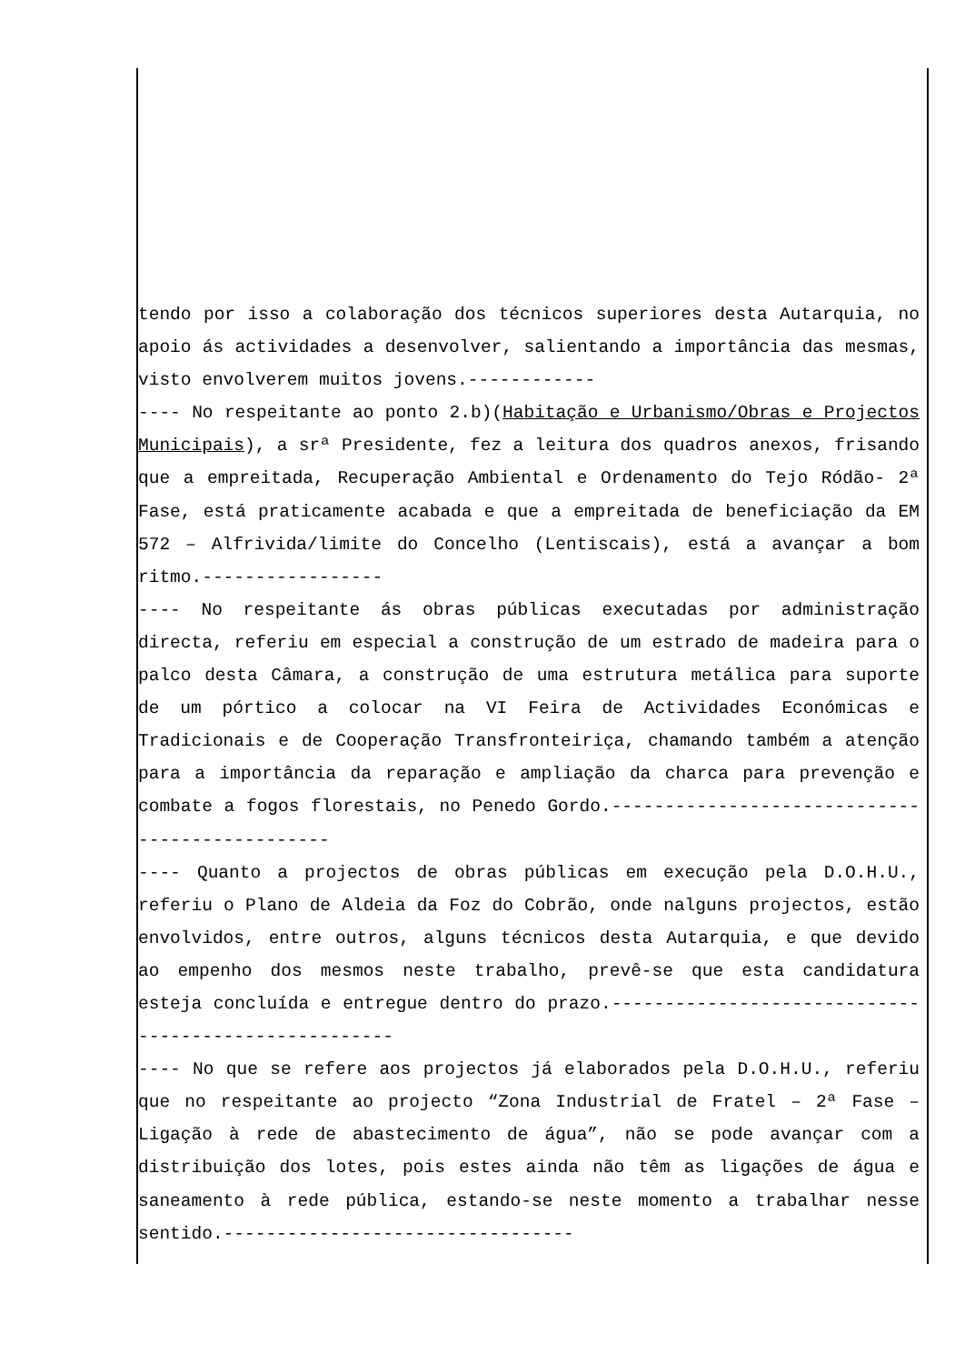tendo por isso a colaboração dos técnicos superiores desta Autarquia, no apoio ás actividades a desenvolver, salientando a importância das mesmas, visto envolverem muitos jovens.------------
---- No respeitante ao ponto 2.b)(Habitação e Urbanismo/Obras e Projectos Municipais), a srª Presidente, fez a leitura dos quadros anexos, frisando que a empreitada, Recuperação Ambiental e Ordenamento do Tejo Ródão- 2ª Fase, está praticamente acabada e que a empreitada de beneficiação da EM 572 – Alfrivida/limite do Concelho (Lentiscais), está a avançar a bom ritmo.-----------------
---- No respeitante ás obras públicas executadas por administração directa, referiu em especial a construção de um estrado de madeira para o palco desta Câmara, a construção de uma estrutura metálica para suporte de um pórtico a colocar na VI Feira de Actividades Económicas e Tradicionais e de Cooperação Transfronteiriça, chamando também a atenção para a importância da reparação e ampliação da charca para prevenção e combate a fogos florestais, no Penedo Gordo.-----------------------------------------------
---- Quanto a projectos de obras públicas em execução pela D.O.H.U., referiu o Plano de Aldeia da Foz do Cobrão, onde nalguns projectos, estão envolvidos, entre outros, alguns técnicos desta Autarquia, e que devido ao empenho dos mesmos neste trabalho, prevê-se que esta candidatura esteja concluída e entregue dentro do prazo.-----------------------------------------------------
---- No que se refere aos projectos já elaborados pela D.O.H.U., referiu que no respeitante ao projecto “Zona Industrial de Fratel – 2ª Fase – Ligação à rede de abastecimento de água”, não se pode avançar com a distribuição dos lotes, pois estes ainda não têm as ligações de água e saneamento à rede pública, estando-se neste momento a trabalhar nesse sentido.---------------------------------